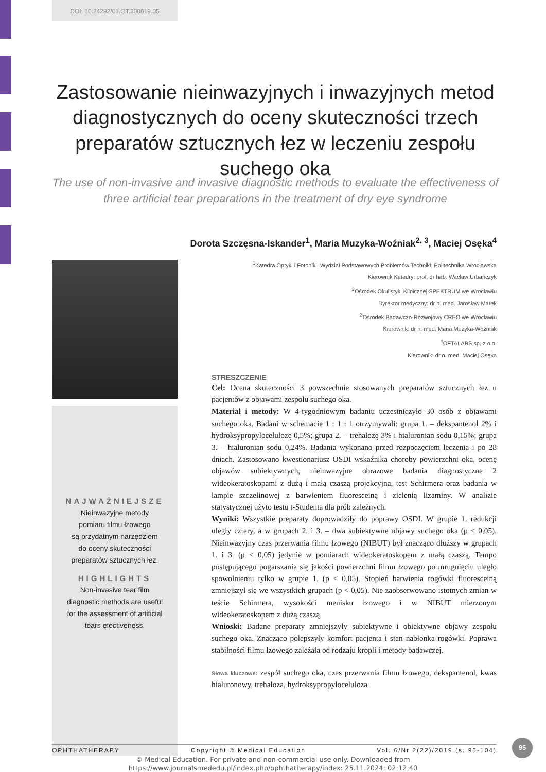DOI: 10.24292/01.OT.300619.05
Zastosowanie nieinwazyjnych i inwazyjnych metod diagnostycznych do oceny skuteczności trzech preparatów sztucznych łez w leczeniu zespołu suchego oka
The use of non-invasive and invasive diagnostic methods to evaluate the effectiveness of three artificial tear preparations in the treatment of dry eye syndrome
Dorota Szczęsna-Iskander<sup>1</sup>, Maria Muzyka-Woźniak<sup>2, 3</sup>, Maciej Osęka<sup>4</sup>
<sup>1</sup> Katedra Optyki i Fotoniki, Wydział Podstawowych Problemów Techniki, Politechnika Wrocławska
Kierownik Katedry: prof. dr hab. Wacław Urbańczyk
<sup>2</sup> Ośrodek Okulistyki Klinicznej SPEKTRUM we Wrocławiu
Dyrektor medyczny: dr n. med. Jarosław Marek
<sup>3</sup> Ośrodek Badawczo-Rozwojowy CREO we Wrocławiu
Kierownik: dr n. med. Maria Muzyka-Woźniak
<sup>4</sup> OFTALABS sp. z o.o.
Kierownik: dr n. med. Maciej Osęka
NAJWAŻNIEJSZE
Nieinwazyjne metody
pomiaru filmu łzowego
są przydatnym narzędziem
do oceny skuteczności
preparatów sztucznych łez.
HIGHLIGHTS
Non-invasive tear film
diagnostic methods are useful
for the assessment of artificial
tears efectiveness.
STRESZCZENIE
Cel: Ocena skuteczności 3 powszechnie stosowanych preparatów sztucznych łez u pacjentów z objawami zespołu suchego oka.
Materiał i metody: W 4-tygodniowym badaniu uczestniczyło 30 osób z objawami suchego oka. Badani w schemacie 1 : 1 : 1 otrzymywali: grupa 1. – dekspantenol 2% i hydroksypropylocelulozę 0,5%; grupa 2. – trehalozę 3% i hialuronian sodu 0,15%; grupa 3. – hialuronian sodu 0,24%. Badania wykonano przed rozpoczęciem leczenia i po 28 dniach. Zastosowano kwestionariusz OSDI wskaźnika choroby powierzchni oka, ocenę objawów subiektywnych, nieinwazyjne obrazowe badania diagnostyczne 2 wideokeratoskopami z dużą i małą czaszą projekcyjną, test Schirmera oraz badania w lampie szczelinowej z barwieniem fluoresceiną i zielenią lizaminy. W analizie statystycznej użyto testu t-Studenta dla prób zależnych.
Wyniki: Wszystkie preparaty doprowadziły do poprawy OSDI. W grupie 1. redukcji uległy cztery, a w grupach 2. i 3. – dwa subiektywne objawy suchego oka (p < 0,05). Nieinwazyjny czas przerwania filmu łzowego (NIBUT) był znacząco dłuższy w grupach 1. i 3. (p < 0,05) jedynie w pomiarach wideokeratoskopem z małą czaszą. Tempo postępującego pogarszania się jakości powierzchni filmu łzowego po mrugnięciu uległo spowolnieniu tylko w grupie 1. (p < 0,05). Stopień barwienia rogówki fluoresceiną zmniejszył się we wszystkich grupach (p < 0,05). Nie zaobserwowano istotnych zmian w teście Schirmera, wysokości menisku łzowego i w NIBUT mierzonym wideokeratoskopem z dużą czaszą.
Wnioski: Badane preparaty zmniejszyły subiektywne i obiektywne objawy zespołu suchego oka. Znacząco polepszyły komfort pacjenta i stan nabłonka rogówki. Poprawa stabilności filmu łzowego zależała od rodzaju kropli i metody badawczej.
Słowa kluczowe: zespół suchego oka, czas przerwania filmu łzowego, dekspantenol, kwas hialuronowy, trehaloza, hydroksypropyloceluloza
OPHTHATHERAPY Copyright © Medical Education Vol. 6/Nr 2(22)/2019 (s. 95-104)
95
© Medical Education. For private and non-commercial use only. Downloaded from
https://www.journalsmededu.pl/index.php/ophthatherapy/index: 25.11.2024; 02:12,40